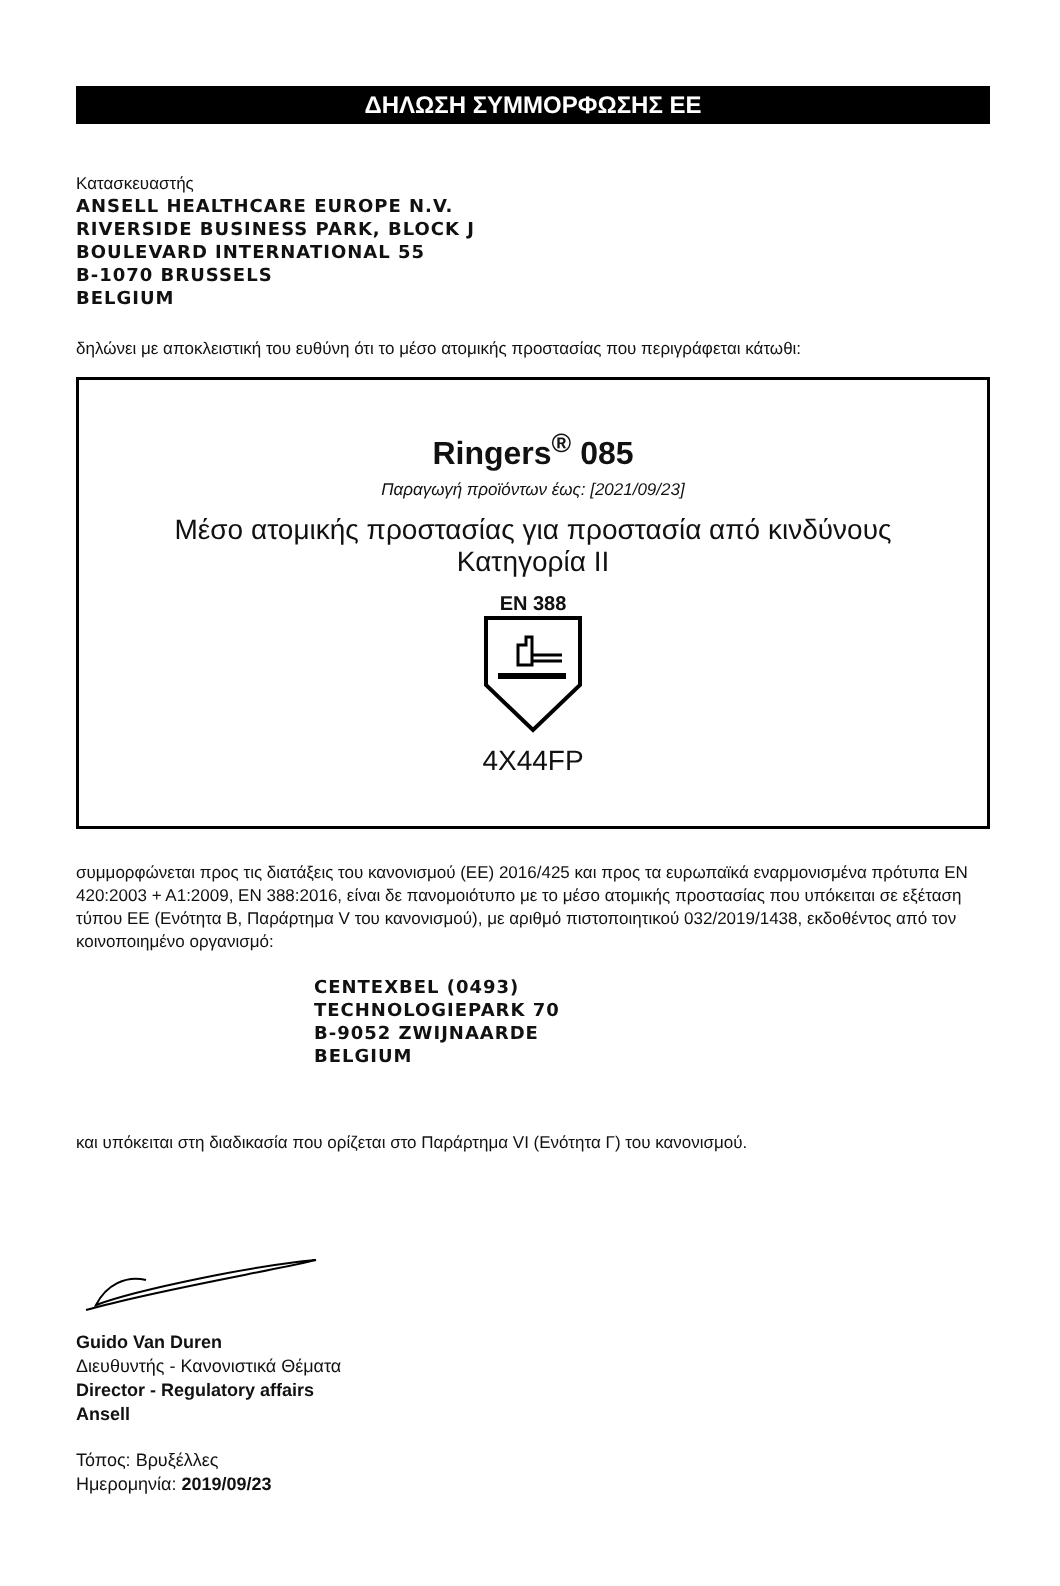ΔΗΛΩΣΗ ΣΥΜΜΟΡΦΩΣΗΣ ΕΕ
Κατασκευαστής
ANSELL HEALTHCARE EUROPE N.V.
RIVERSIDE BUSINESS PARK, BLOCK J
BOULEVARD INTERNATIONAL 55
B-1070 BRUSSELS
BELGIUM
δηλώνει με αποκλειστική του ευθύνη ότι το μέσο ατομικής προστασίας που περιγράφεται κάτωθι:
Ringers<sup>®</sup> 085
Παραγωγή προϊόντων έως: [2021/09/23]
Μέσο ατομικής προστασίας για προστασία από κινδύνους
Κατηγορία II
EN 388
4X44FP
συμμορφώνεται προς τις διατάξεις του κανονισμού (ΕΕ) 2016/425 και προς τα ευρωπαϊκά εναρμονισμένα πρότυπα EN 420:2003 + A1:2009, EN 388:2016, είναι δε πανομοιότυπο με το μέσο ατομικής προστασίας που υπόκειται σε εξέταση τύπου ΕΕ (Ενότητα B, Παράρτημα V του κανονισμού), με αριθμό πιστοποιητικού 032/2019/1438, εκδοθέντος από τον κοινοποιημένο οργανισμό:
CENTEXBEL (0493)
TECHNOLOGIEPARK 70
B-9052 ZWIJNAARDE
BELGIUM
και υπόκειται στη διαδικασία που ορίζεται στο Παράρτημα VI (Ενότητα Γ) του κανονισμού.
Guido Van Duren
Διευθυντής - Κανονιστικά Θέματα
Director - Regulatory affairs
Ansell
Τόπος: Βρυξέλλες
Ημερομηνία: 2019/09/23